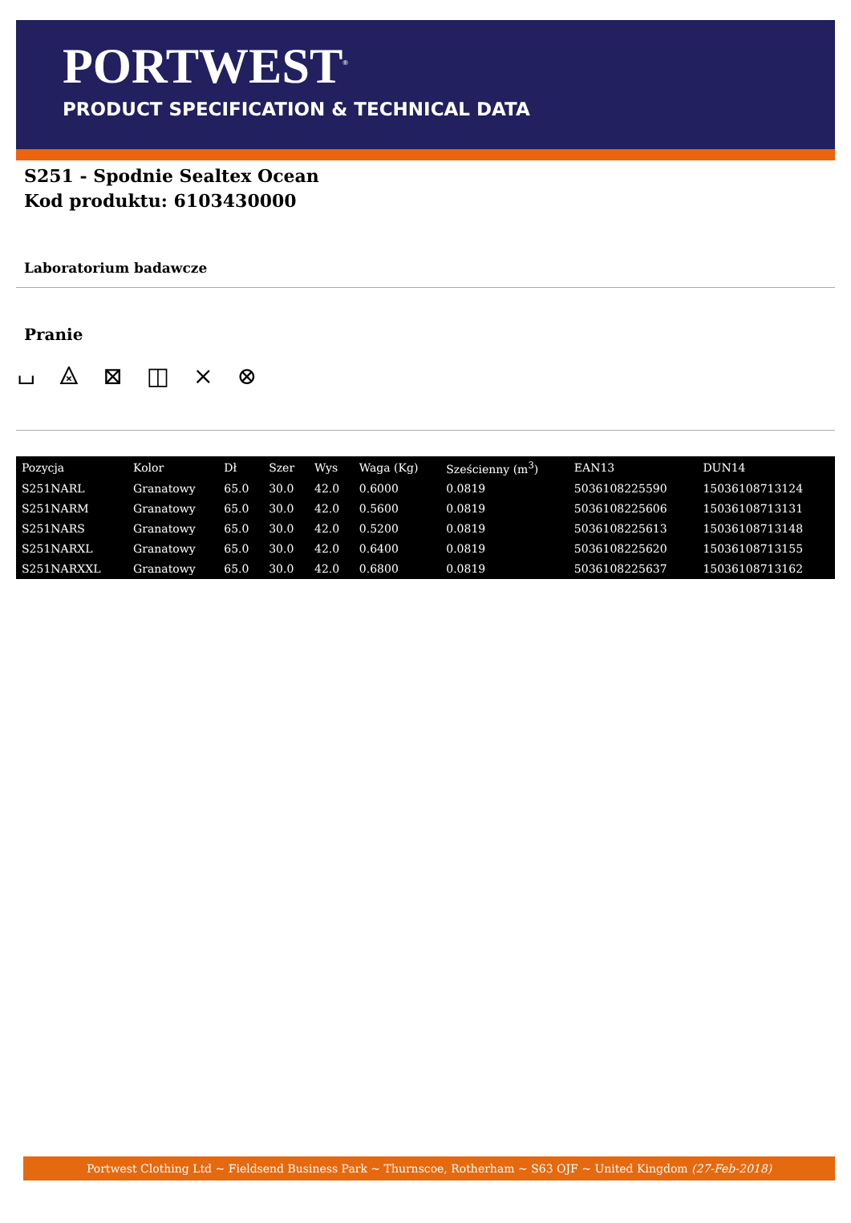PORTWEST<sup>®</sup>
PRODUCT SPECIFICATION & TECHNICAL DATA
S251 - Spodnie Sealtex Ocean
Kod produktu: 6103430000
Laboratorium badawcze
Pranie
⌴ ⨻ ⊠ ◫ ⨯ ⊗
| Pozycja | Kolor | Dł | Szer | Wys | Waga (Kg) | Sześcienny (m<sup>3</sup>) | EAN13 | DUN14 |
| --- | --- | --- | --- | --- | --- | --- | --- | --- |
| S251NARL | Granatowy | 65.0 | 30.0 | 42.0 | 0.6000 | 0.0819 | 5036108225590 | 15036108713124 |
| S251NARM | Granatowy | 65.0 | 30.0 | 42.0 | 0.5600 | 0.0819 | 5036108225606 | 15036108713131 |
| S251NARS | Granatowy | 65.0 | 30.0 | 42.0 | 0.5200 | 0.0819 | 5036108225613 | 15036108713148 |
| S251NARXL | Granatowy | 65.0 | 30.0 | 42.0 | 0.6400 | 0.0819 | 5036108225620 | 15036108713155 |
| S251NARXXL | Granatowy | 65.0 | 30.0 | 42.0 | 0.6800 | 0.0819 | 5036108225637 | 15036108713162 |
Portwest Clothing Ltd ~ Fieldsend Business Park ~ Thurnscoe, Rotherham ~ S63 OJF ~ United Kingdom (27-Feb-2018)